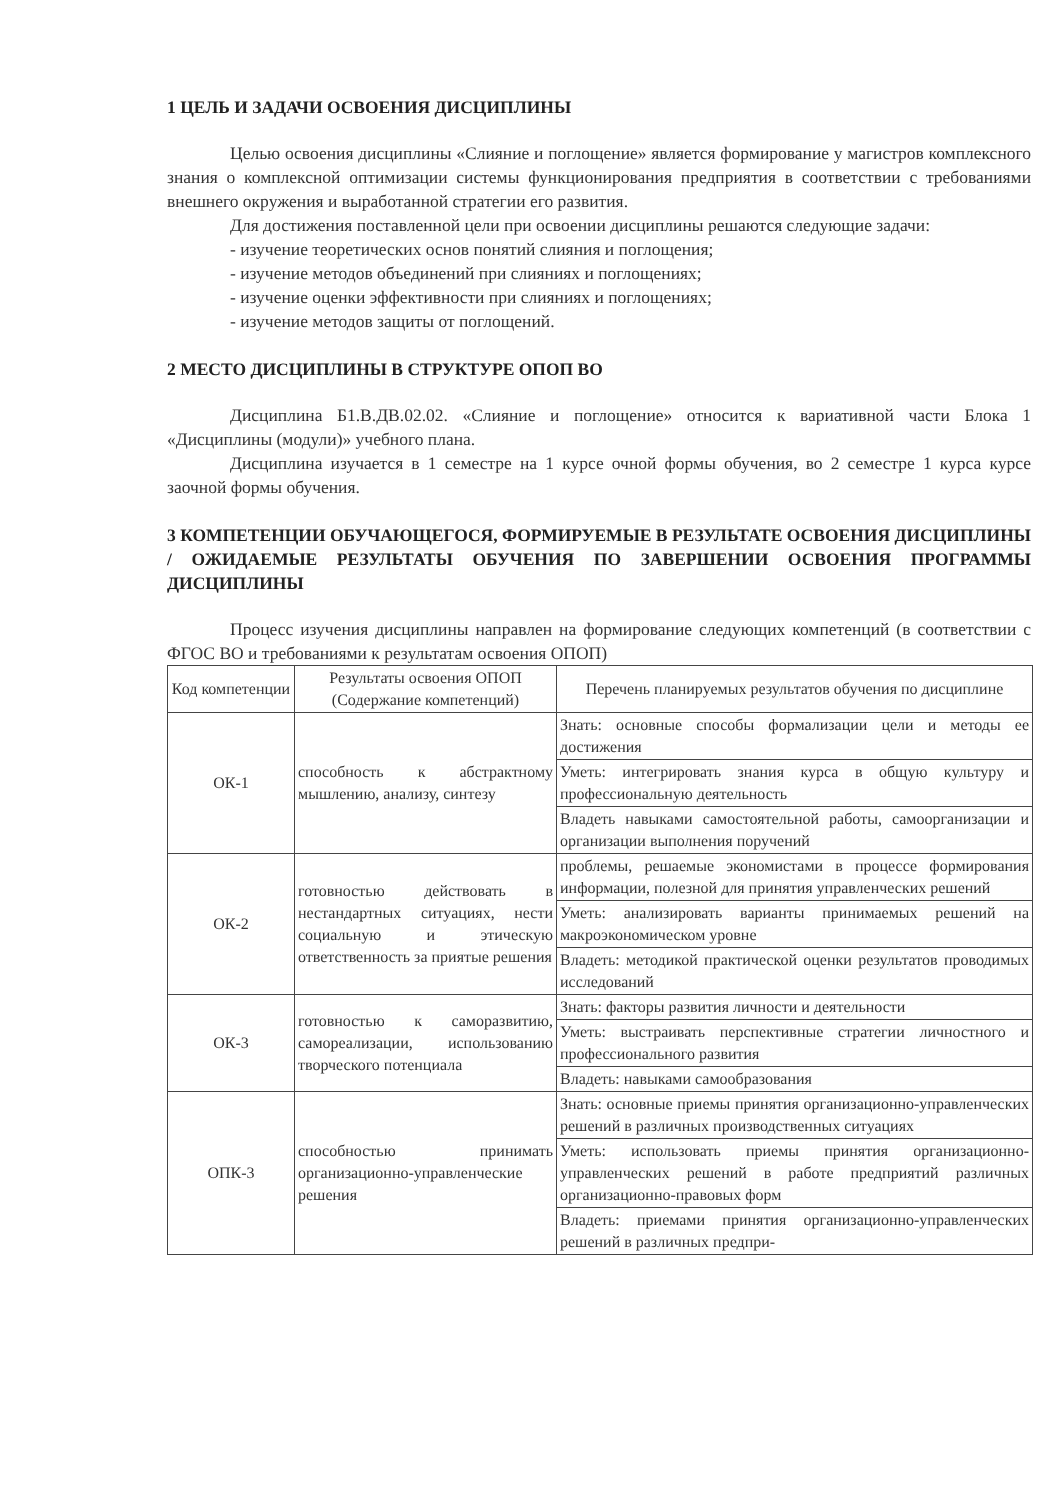1 ЦЕЛЬ И ЗАДАЧИ ОСВОЕНИЯ ДИСЦИПЛИНЫ
Целью освоения дисциплины «Слияние и поглощение» является формирование у магистров комплексного знания о комплексной оптимизации системы функционирования предприятия в соответствии с требованиями внешнего окружения и выработанной стратегии его развития.
Для достижения поставленной цели при освоении дисциплины решаются следующие задачи:
- изучение теоретических основ понятий слияния и поглощения;
- изучение методов объединений при слияниях и поглощениях;
- изучение оценки эффективности при слияниях и поглощениях;
- изучение методов защиты от поглощений.
2 МЕСТО ДИСЦИПЛИНЫ В СТРУКТУРЕ ОПОП ВО
Дисциплина Б1.В.ДВ.02.02. «Слияние и поглощение» относится к вариативной части Блока 1 «Дисциплины (модули)» учебного плана.
Дисциплина изучается в 1 семестре на 1 курсе очной формы обучения, во 2 семестре 1 курса курсе заочной формы обучения.
3 КОМПЕТЕНЦИИ ОБУЧАЮЩЕГОСЯ, ФОРМИРУЕМЫЕ В РЕЗУЛЬТАТЕ ОСВОЕНИЯ ДИСЦИПЛИНЫ / ОЖИДАЕМЫЕ РЕЗУЛЬТАТЫ ОБУЧЕНИЯ ПО ЗАВЕРШЕНИИ ОСВОЕНИЯ ПРОГРАММЫ ДИСЦИПЛИНЫ
Процесс изучения дисциплины направлен на формирование следующих компетенций (в соответствии с ФГОС ВО и требованиями к результатам освоения ОПОП)
| Код компетенции | Результаты освоения ОПОП (Содержание компетенций) | Перечень планируемых результатов обучения по дисциплине |
| --- | --- | --- |
| ОК-1 | способность к абстрактному мышлению, анализу, синтезу | Знать: основные способы формализации цели и методы ее достижения |
| | | Уметь: интегрировать знания курса в общую культуру и профессиональную деятельность |
| | | Владеть навыками самостоятельной работы, самоорганизации и организации выполнения поручений |
| ОК-2 | готовностью действовать в нестандартных ситуациях, нести социальную и этическую ответственность за приятые решения | проблемы, решаемые экономистами в процессе формирования информации, полезной для принятия управленческих решений |
| | | Уметь: анализировать варианты принимаемых решений на макроэкономическом уровне |
| | | Владеть: методикой практической оценки результатов проводимых исследований |
| ОК-3 | готовностью к саморазвитию, самореализации, использованию творческого потенциала | Знать: факторы развития личности и деятельности |
| | | Уметь: выстраивать перспективные стратегии личностного и профессионального развития |
| | | Владеть: навыками самообразования |
| ОПК-3 | способностью принимать организационно-управленческие решения | Знать: основные приемы принятия организационно-управленческих решений в различных производственных ситуациях |
| | | Уметь: использовать приемы принятия организационно-управленческих решений в работе предприятий различных организационно-правовых форм |
| | | Владеть: приемами принятия организационно-управленческих решений в различных предпри- |